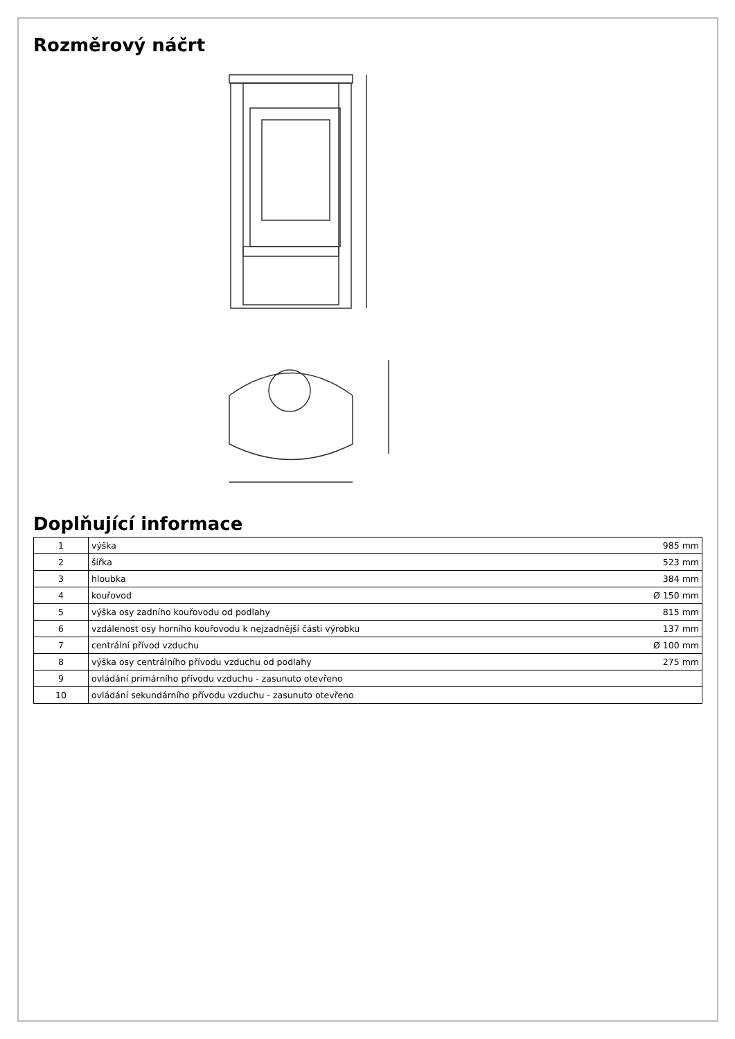Rozměrový náčrt
Doplňující informace
| 1 | výška | 985 mm |
| 2 | šířka | 523 mm |
| 3 | hloubka | 384 mm |
| 4 | kouřovod | Ø 150 mm |
| 5 | výška osy zadního kouřovodu od podlahy | 815 mm |
| 6 | vzdálenost osy horního kouřovodu k nejzadnější části výrobku | 137 mm |
| 7 | centrální přívod vzduchu | Ø 100 mm |
| 8 | výška osy centrálního přívodu vzduchu od podlahy | 275 mm |
| 9 | ovládání primárního přívodu vzduchu - zasunuto otevřeno | |
| 10 | ovládání sekundárního přívodu vzduchu - zasunuto otevřeno | |